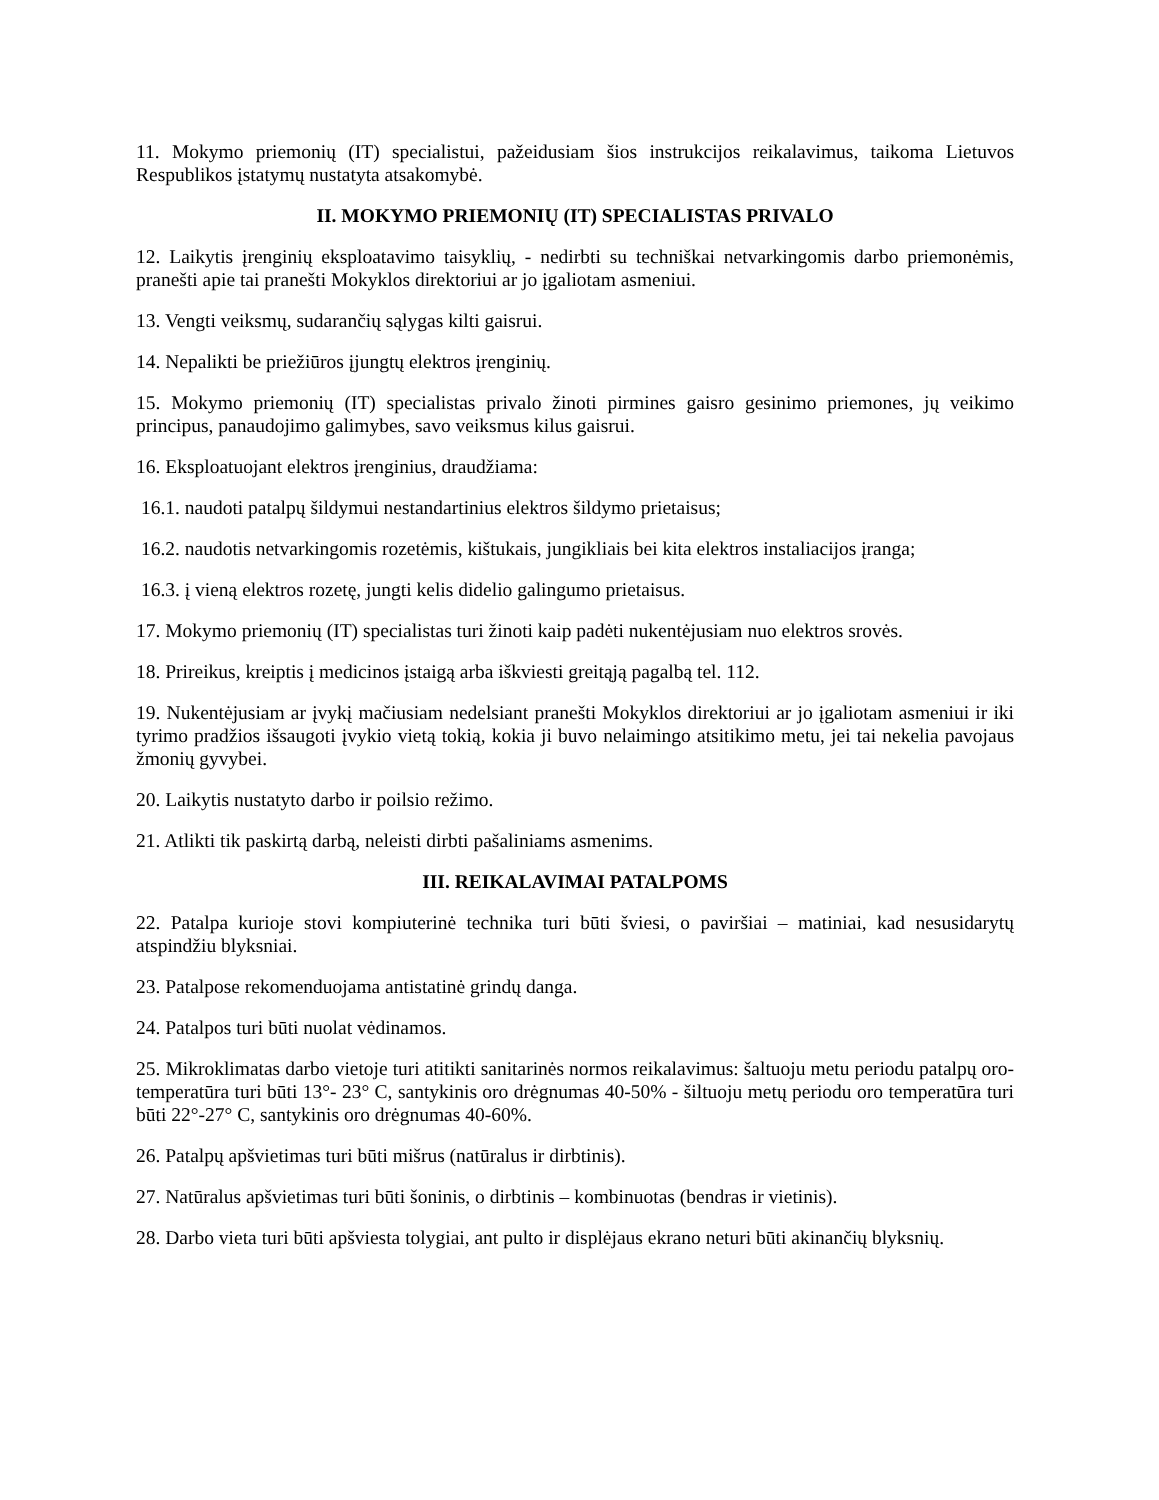11. Mokymo priemonių (IT) specialistui, pažeidusiam šios instrukcijos reikalavimus, taikoma Lietuvos Respublikos įstatymų nustatyta atsakomybė.
II. MOKYMO PRIEMONIŲ (IT) SPECIALISTAS PRIVALO
12. Laikytis įrenginių eksploatavimo taisyklių, - nedirbti su techniškai netvarkingomis darbo priemonėmis, pranešti apie tai pranešti Mokyklos direktoriui ar jo įgaliotam asmeniui.
13. Vengti veiksmų, sudarančių sąlygas kilti gaisrui.
14. Nepalikti be priežiūros įjungtų elektros įrenginių.
15. Mokymo priemonių (IT) specialistas privalo žinoti pirmines gaisro gesinimo priemones, jų veikimo principus, panaudojimo galimybes, savo veiksmus kilus gaisrui.
16. Eksploatuojant elektros įrenginius, draudžiama:
16.1. naudoti patalpų šildymui nestandartinius elektros šildymo prietaisus;
16.2. naudotis netvarkingomis rozetėmis, kištukais, jungikliais bei kita elektros instaliacijos įranga;
16.3. į vieną elektros rozetę, jungti kelis didelio galingumo prietaisus.
17. Mokymo priemonių (IT) specialistas turi žinoti kaip padėti nukentėjusiam nuo elektros srovės.
18. Prireikus, kreiptis į medicinos įstaigą arba iškviesti greitąją pagalbą tel. 112.
19. Nukentėjusiam ar įvykį mačiusiam nedelsiant pranešti Mokyklos direktoriui ar jo įgaliotam asmeniui ir iki tyrimo pradžios išsaugoti įvykio vietą tokią, kokia ji buvo nelaimingo atsitikimo metu, jei tai nekelia pavojaus žmonių gyvybei.
20. Laikytis nustatyto darbo ir poilsio režimo.
21. Atlikti tik paskirtą darbą, neleisti dirbti pašaliniams asmenims.
III. REIKALAVIMAI PATALPOMS
22. Patalpa kurioje stovi kompiuterinė technika turi būti šviesi, o paviršiai – matiniai, kad nesusidarytų atspindžiu blyksniai.
23. Patalpose rekomenduojama antistatinė grindų danga.
24. Patalpos turi būti nuolat vėdinamos.
25. Mikroklimatas darbo vietoje turi atitikti sanitarinės normos reikalavimus: šaltuoju metu periodu patalpų oro- temperatūra turi būti 13°- 23° C, santykinis oro drėgnumas 40-50% - šiltuoju metų periodu oro temperatūra turi būti 22°-27° C, santykinis oro drėgnumas 40-60%.
26. Patalpų apšvietimas turi būti mišrus (natūralus ir dirbtinis).
27. Natūralus apšvietimas turi būti šoninis, o dirbtinis – kombinuotas (bendras ir vietinis).
28. Darbo vieta turi būti apšviesta tolygiai, ant pulto ir displėjaus ekrano neturi būti akinančių blyksnių.